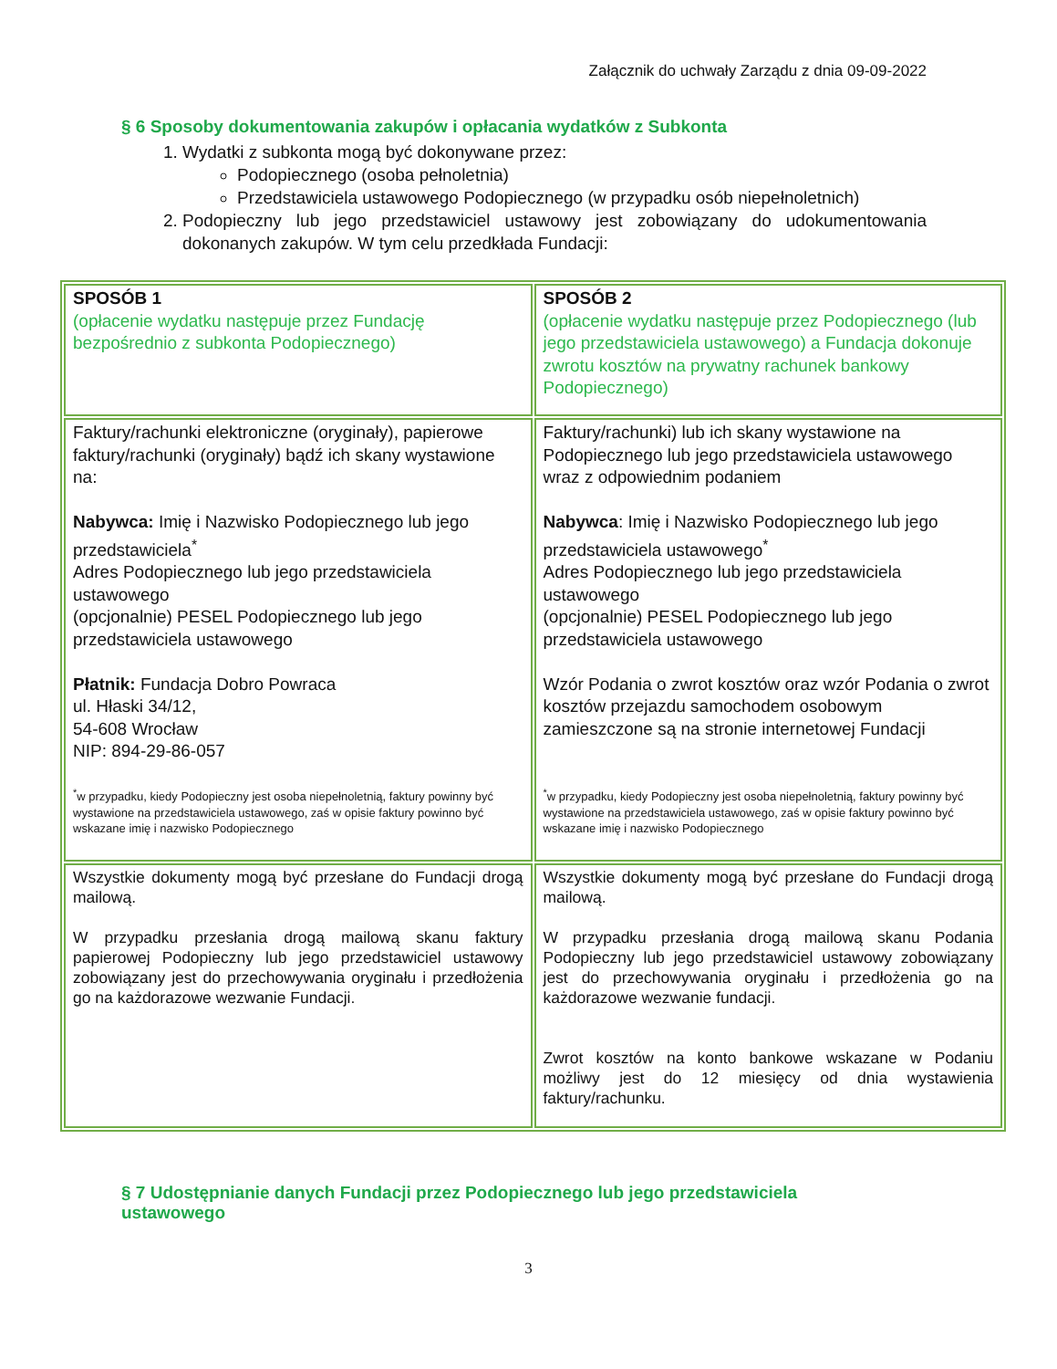Załącznik do uchwały Zarządu z dnia 09-09-2022
§ 6 Sposoby dokumentowania zakupów i opłacania wydatków z Subkonta
1. Wydatki z subkonta mogą być dokonywane przez:
Podopiecznego (osoba pełnoletnia)
Przedstawiciela ustawowego Podopiecznego (w przypadku osób niepełnoletnich)
2. Podopieczny lub jego przedstawiciel ustawowy jest zobowiązany do udokumentowania dokonanych zakupów. W tym celu przedkłada Fundacji:
| SPOSÓB 1 (opłacenie wydatku następuje przez Fundację bezpośrednio z subkonta Podopiecznego) | SPOSÓB 2 (opłacenie wydatku następuje przez Podopiecznego (lub jego przedstawiciela ustawowego) a Fundacja dokonuje zwrotu kosztów na prywatny rachunek bankowy Podopiecznego) |
| Faktury/rachunki elektroniczne (oryginały), papierowe faktury/rachunki (oryginały) bądź ich skany wystawione na: Nabywca: Imię i Nazwisko Podopiecznego lub jego przedstawiciela<sup>*</sup> Adres Podopiecznego lub jego przedstawiciela ustawowego (opcjonalnie) PESEL Podopiecznego lub jego przedstawiciela ustawowego Płatnik: Fundacja Dobro Powraca ul. Hłaski 34/12, 54-608 Wrocław NIP: 894-29-86-057 <sup>*</sup> w przypadku, kiedy Podopieczny jest osoba niepełnoletnią, faktury powinny być wystawione na przedstawiciela ustawowego, zaś w opisie faktury powinno być wskazane imię i nazwisko Podopiecznego | Faktury/rachunki) lub ich skany wystawione na Podopiecznego lub jego przedstawiciela ustawowego wraz z odpowiednim podaniem Nabywca : Imię i Nazwisko Podopiecznego lub jego przedstawiciela ustawowego<sup>*</sup> Adres Podopiecznego lub jego przedstawiciela ustawowego (opcjonalnie) PESEL Podopiecznego lub jego przedstawiciela ustawowego Wzór Podania o zwrot kosztów oraz wzór Podania o zwrot kosztów przejazdu samochodem osobowym zamieszczone są na stronie internetowej Fundacji <sup>*</sup> w przypadku, kiedy Podopieczny jest osoba niepełnoletnią, faktury powinny być wystawione na przedstawiciela ustawowego, zaś w opisie faktury powinno być wskazane imię i nazwisko Podopiecznego |
| Wszystkie dokumenty mogą być przesłane do Fundacji drogą mailową. W przypadku przesłania drogą mailową skanu faktury papierowej Podopieczny lub jego przedstawiciel ustawowy zobowiązany jest do przechowywania oryginału i przedłożenia go na każdorazowe wezwanie Fundacji. | Wszystkie dokumenty mogą być przesłane do Fundacji drogą mailową. W przypadku przesłania drogą mailową skanu Podania Podopieczny lub jego przedstawiciel ustawowy zobowiązany jest do przechowywania oryginału i przedłożenia go na każdorazowe wezwanie fundacji. Zwrot kosztów na konto bankowe wskazane w Podaniu możliwy jest do 12 miesięcy od dnia wystawienia faktury/rachunku. |
§ 7 Udostępnianie danych Fundacji przez Podopiecznego lub jego przedstawiciela ustawowego
3